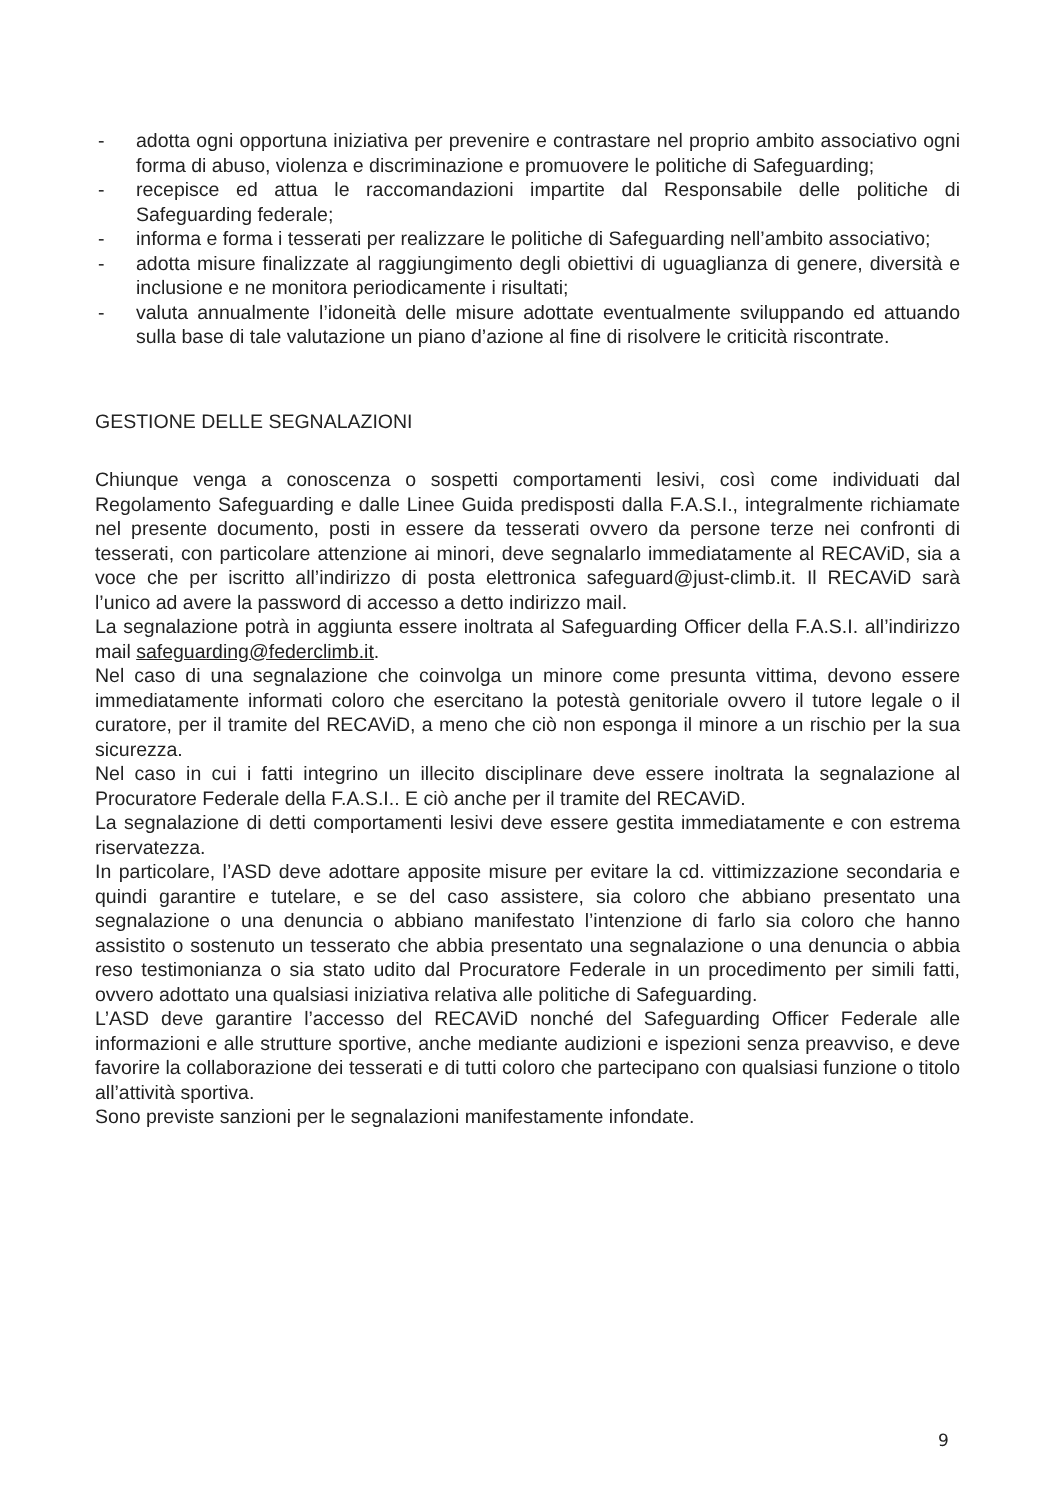- adotta ogni opportuna iniziativa per prevenire e contrastare nel proprio ambito associativo ogni forma di abuso, violenza e discriminazione e promuovere le politiche di Safeguarding;
- recepisce ed attua le raccomandazioni impartite dal Responsabile delle politiche di Safeguarding federale;
- informa e forma i tesserati per realizzare le politiche di Safeguarding nell’ambito associativo;
- adotta misure finalizzate al raggiungimento degli obiettivi di uguaglianza di genere, diversità e inclusione e ne monitora periodicamente i risultati;
- valuta annualmente l’idoneità delle misure adottate eventualmente sviluppando ed attuando sulla base di tale valutazione un piano d’azione al fine di risolvere le criticità riscontrate.
GESTIONE DELLE SEGNALAZIONI
Chiunque venga a conoscenza o sospetti comportamenti lesivi, così come individuati dal Regolamento Safeguarding e dalle Linee Guida predisposti dalla F.A.S.I., integralmente richiamate nel presente documento, posti in essere da tesserati ovvero da persone terze nei confronti di tesserati, con particolare attenzione ai minori, deve segnalarlo immediatamente al RECAViD, sia a voce che per iscritto all’indirizzo di posta elettronica safeguard@just-climb.it. Il RECAViD sarà l’unico ad avere la password di accesso a detto indirizzo mail.
La segnalazione potrà in aggiunta essere inoltrata al Safeguarding Officer della F.A.S.I. all’indirizzo mail safeguarding@federclimb.it.
Nel caso di una segnalazione che coinvolga un minore come presunta vittima, devono essere immediatamente informati coloro che esercitano la potestà genitoriale ovvero il tutore legale o il curatore, per il tramite del RECAViD, a meno che ciò non esponga il minore a un rischio per la sua sicurezza.
Nel caso in cui i fatti integrino un illecito disciplinare deve essere inoltrata la segnalazione al Procuratore Federale della F.A.S.I.. E ciò anche per il tramite del RECAViD.
La segnalazione di detti comportamenti lesivi deve essere gestita immediatamente e con estrema riservatezza.
In particolare, l’ASD deve adottare apposite misure per evitare la cd. vittimizzazione secondaria e quindi garantire e tutelare, e se del caso assistere, sia coloro che abbiano presentato una segnalazione o una denuncia o abbiano manifestato l’intenzione di farlo sia coloro che hanno assistito o sostenuto un tesserato che abbia presentato una segnalazione o una denuncia o abbia reso testimonianza o sia stato udito dal Procuratore Federale in un procedimento per simili fatti, ovvero adottato una qualsiasi iniziativa relativa alle politiche di Safeguarding.
L’ASD deve garantire l’accesso del RECAViD nonché del Safeguarding Officer Federale alle informazioni e alle strutture sportive, anche mediante audizioni e ispezioni senza preavviso, e deve favorire la collaborazione dei tesserati e di tutti coloro che partecipano con qualsiasi funzione o titolo all’attività sportiva.
Sono previste sanzioni per le segnalazioni manifestamente infondate.
9